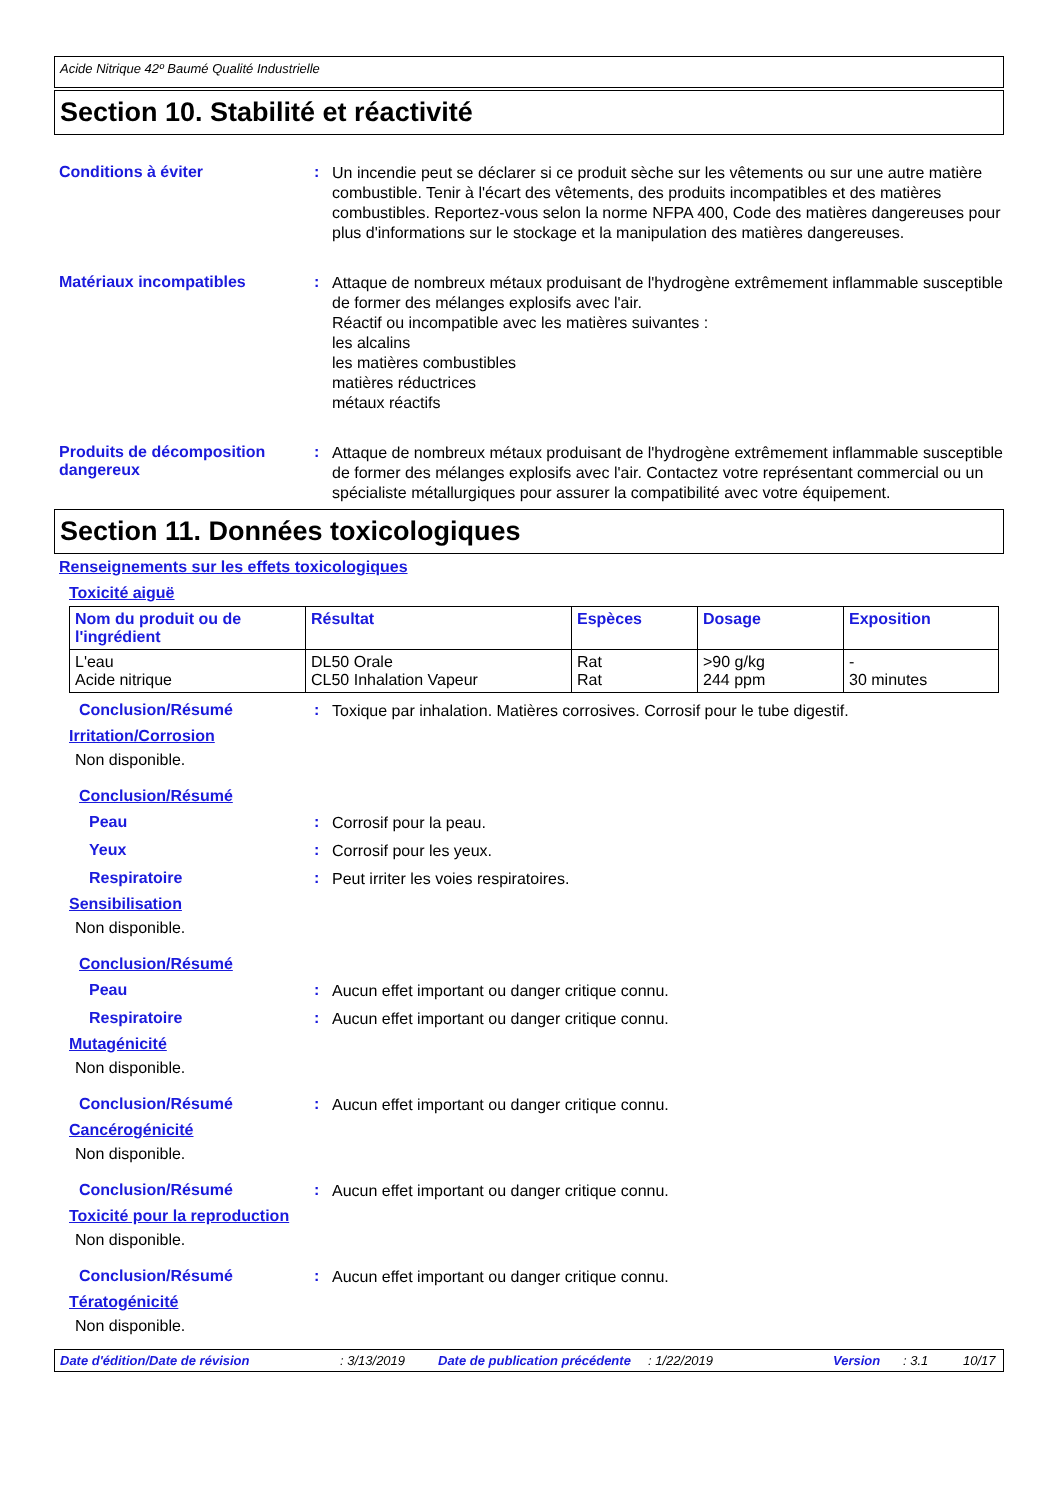Acide Nitrique 42º Baumé Qualité Industrielle
Section 10. Stabilité et réactivité
Conditions à éviter :
Un incendie peut se déclarer si ce produit sèche sur les vêtements ou sur une autre matière combustible. Tenir à l'écart des vêtements, des produits incompatibles et des matières combustibles. Reportez-vous selon la norme NFPA 400, Code des matières dangereuses pour plus d'informations sur le stockage et la manipulation des matières dangereuses.
Matériaux incompatibles :
Attaque de nombreux métaux produisant de l'hydrogène extrêmement inflammable susceptible de former des mélanges explosifs avec l'air.
Réactif ou incompatible avec les matières suivantes :
les alcalins
les matières combustibles
matières réductrices
métaux réactifs
Produits de décomposition dangereux
:
Attaque de nombreux métaux produisant de l'hydrogène extrêmement inflammable susceptible de former des mélanges explosifs avec l'air. Contactez votre représentant commercial ou un spécialiste métallurgiques pour assurer la compatibilité avec votre équipement.
Section 11. Données toxicologiques
Renseignements sur les effets toxicologiques
Toxicité aiguë
| Nom du produit ou de l'ingrédient | Résultat | Espèces | Dosage | Exposition |
| --- | --- | --- | --- | --- |
| L'eau Acide nitrique | DL50 Orale CL50 Inhalation Vapeur | Rat Rat | >90 g/kg 244 ppm | - 30 minutes |
Conclusion/Résumé :
Toxique par inhalation. Matières corrosives. Corrosif pour le tube digestif.
Irritation/Corrosion
Non disponible.
Conclusion/Résumé
Peau :
Corrosif pour la peau.
Yeux :
Corrosif pour les yeux.
Respiratoire :
Peut irriter les voies respiratoires.
Sensibilisation
Non disponible.
Conclusion/Résumé
Peau :
Aucun effet important ou danger critique connu.
Respiratoire :
Aucun effet important ou danger critique connu.
Mutagénicité
Non disponible.
Conclusion/Résumé :
Aucun effet important ou danger critique connu.
Cancérogénicité
Non disponible.
Conclusion/Résumé :
Aucun effet important ou danger critique connu.
Toxicité pour la reproduction
Non disponible.
Conclusion/Résumé :
Aucun effet important ou danger critique connu.
Tératogénicité
Non disponible.
Date d'édition/Date de révision: 3/13/2019 Date de publication précédente: 1/22/2019 Version: 3.1 10/17